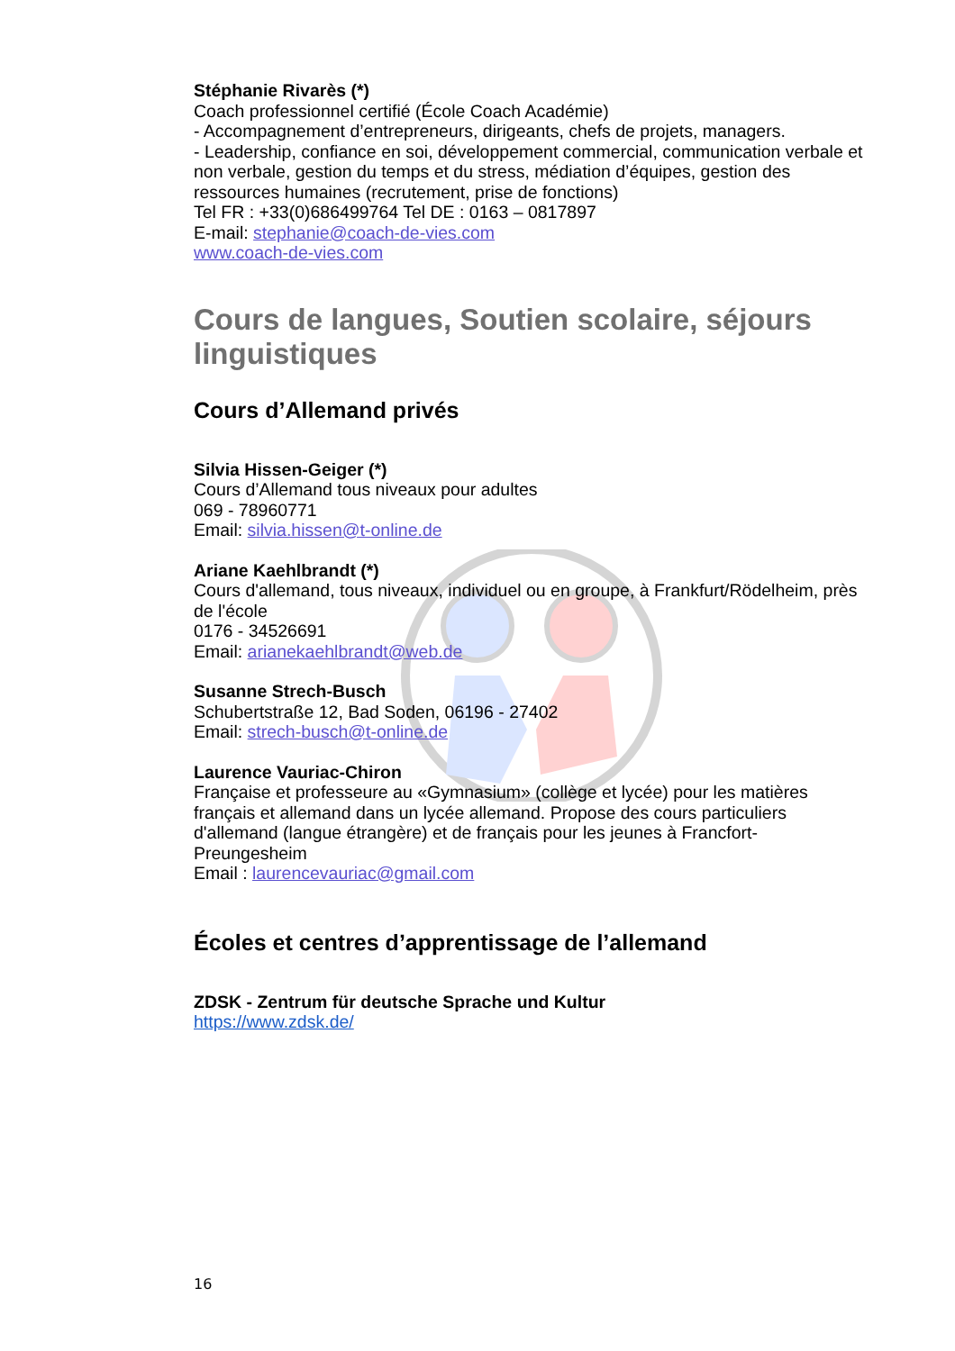Stéphanie Rivarès (*)
Coach professionnel certifié (École Coach Académie)
- Accompagnement d’entrepreneurs, dirigeants, chefs de projets, managers.
- Leadership, confiance en soi, développement commercial, communication verbale et non verbale, gestion du temps et du stress, médiation d’équipes, gestion des ressources humaines (recrutement, prise de fonctions)
Tel FR : +33(0)686499764 Tel DE : 0163 – 0817897
E-mail: stephanie@coach-de-vies.com
www.coach-de-vies.com
Cours de langues, Soutien scolaire, séjours linguistiques
Cours d’Allemand privés
Silvia Hissen-Geiger (*)
Cours d’Allemand tous niveaux pour adultes
069 - 78960771
Email: silvia.hissen@t-online.de
Ariane Kaehlbrandt (*)
Cours d'allemand, tous niveaux, individuel ou en groupe, à Frankfurt/Rödelheim, près de l'école
0176 - 34526691
Email: arianekaehlbrandt@web.de
Susanne Strech-Busch
Schubertstraße 12, Bad Soden, 06196 - 27402
Email: strech-busch@t-online.de
Laurence Vauriac-Chiron
Française et professeure au «Gymnasium» (collège et lycée) pour les matières français et allemand dans un lycée allemand. Propose des cours particuliers d'allemand (langue étrangère) et de français pour les jeunes à Francfort-Preungesheim
Email : laurencevauriac@gmail.com
Écoles et centres d’apprentissage de l’allemand
ZDSK - Zentrum für deutsche Sprache und Kultur
https://www.zdsk.de/
16